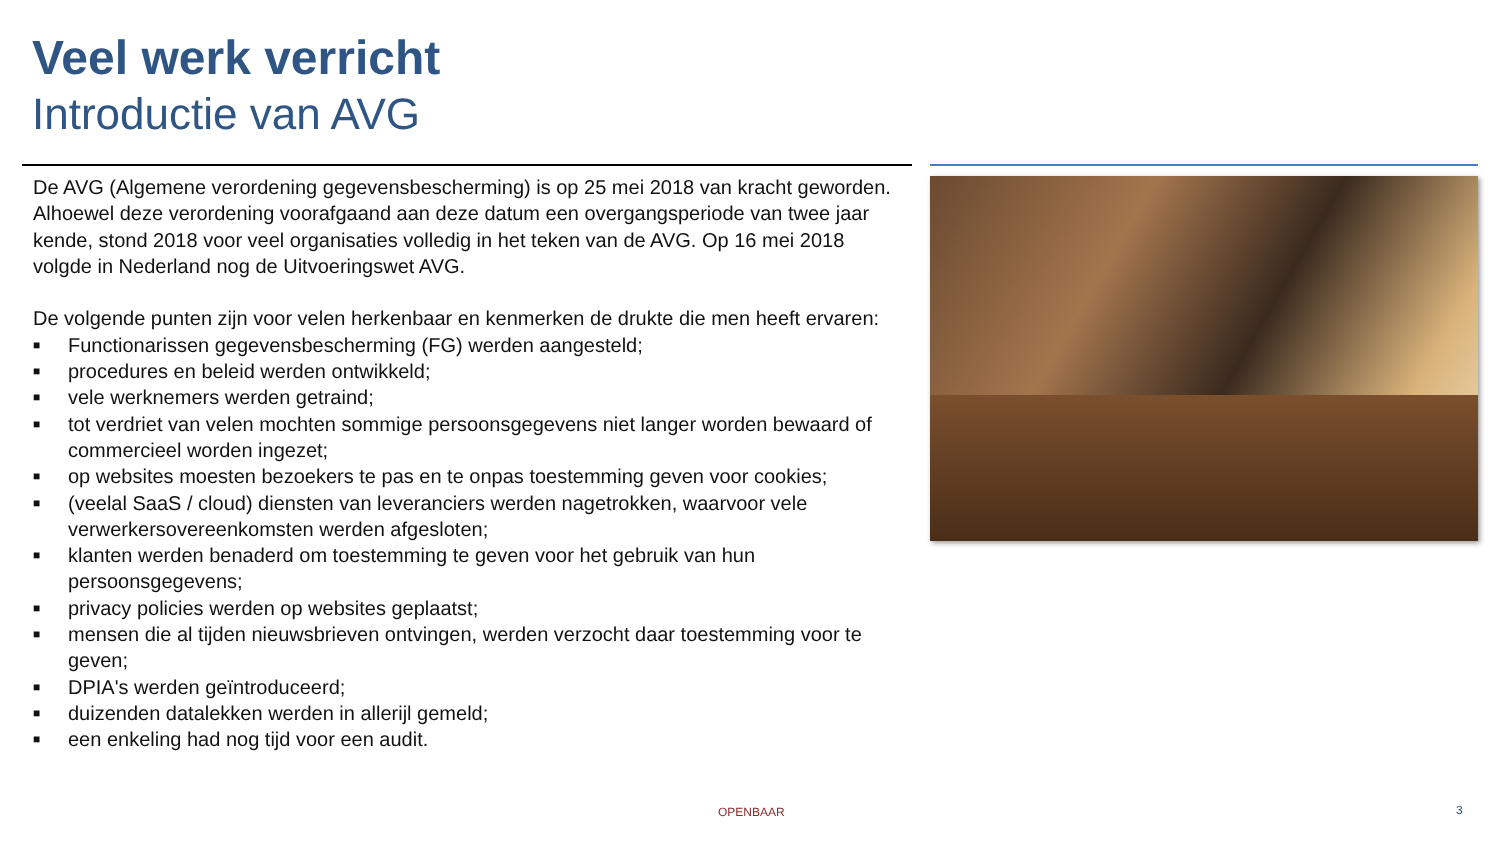Veel werk verricht
Introductie van AVG
De AVG (Algemene verordening gegevensbescherming) is op 25 mei 2018 van kracht geworden. Alhoewel deze verordening voorafgaand aan deze datum een overgangsperiode van twee jaar kende, stond 2018 voor veel organisaties volledig in het teken van de AVG. Op 16 mei 2018 volgde in Nederland nog de Uitvoeringswet AVG.
De volgende punten zijn voor velen herkenbaar en kenmerken de drukte die men heeft ervaren:
■ Functionarissen gegevensbescherming (FG) werden aangesteld;
■ procedures en beleid werden ontwikkeld;
■ vele werknemers werden getraind;
■ tot verdriet van velen mochten sommige persoonsgegevens niet langer worden bewaard of commercieel worden ingezet;
■ op websites moesten bezoekers te pas en te onpas toestemming geven voor cookies;
■ (veelal SaaS / cloud) diensten van leveranciers werden nagetrokken, waarvoor vele verwerkersovereenkomsten werden afgesloten;
■ klanten werden benaderd om toestemming te geven voor het gebruik van hun persoonsgegevens;
■ privacy policies werden op websites geplaatst;
■ mensen die al tijden nieuwsbrieven ontvingen, werden verzocht daar toestemming voor te geven;
■ DPIA's werden geïntroduceerd;
■ duizenden datalekken werden in allerijl gemeld;
■ een enkeling had nog tijd voor een audit.
OPENBAAR 3